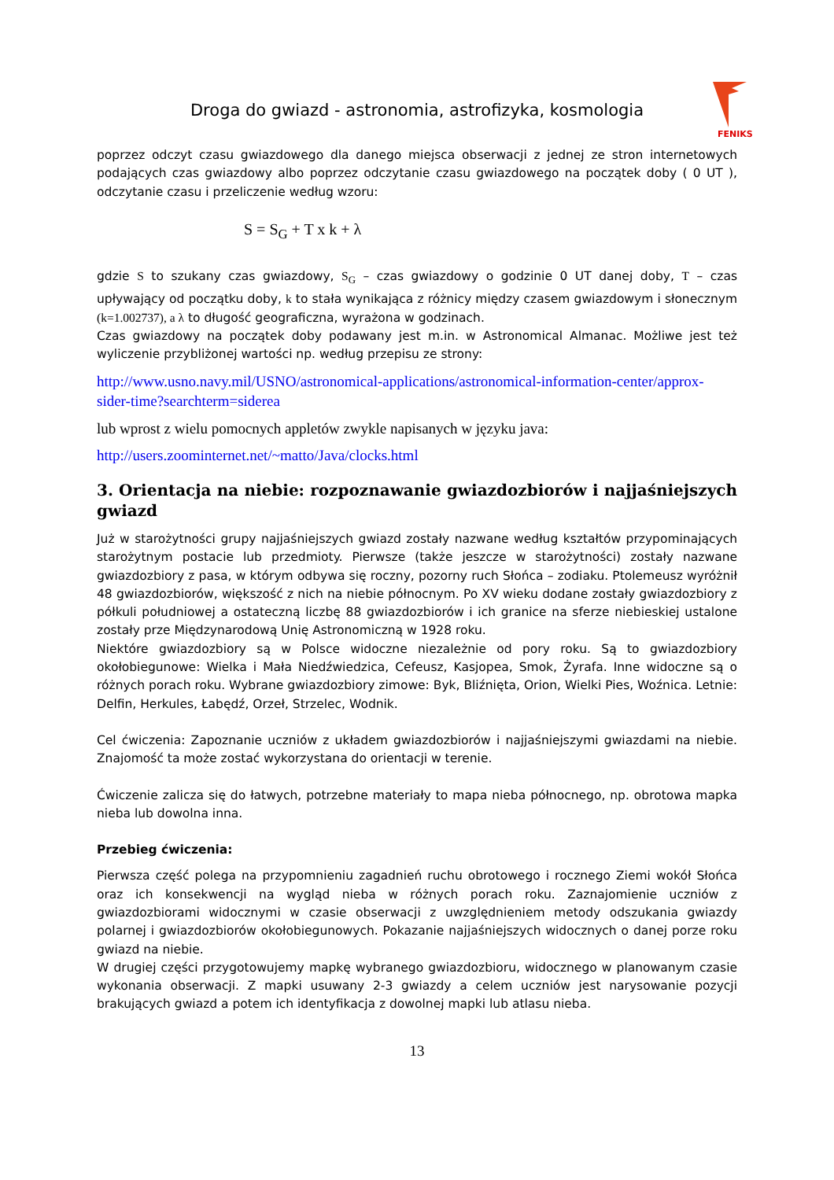Droga do gwiazd - astronomia, astrofizyka, kosmologia
FENIKS
poprzez odczyt czasu gwiazdowego dla danego miejsca obserwacji z jednej ze stron internetowych podających czas gwiazdowy albo poprzez odczytanie czasu gwiazdowego na początek doby ( 0 UT ), odczytanie czasu i przeliczenie według wzoru:
S = S<sub>G</sub> + T x k + λ
gdzie S to szukany czas gwiazdowy, S<sub>G</sub> – czas gwiazdowy o godzinie 0 UT danej doby, T – czas upływający od początku doby, k to stała wynikająca z różnicy między czasem gwiazdowym i słonecznym (k=1.002737), a λ to długość geograficzna, wyrażona w godzinach.
Czas gwiazdowy na początek doby podawany jest m.in. w Astronomical Almanac. Możliwe jest też wyliczenie przybliżonej wartości np. według przepisu ze strony:
http://www.usno.navy.mil/USNO/astronomical-applications/astronomical-information-center/approx-sider-time?searchterm=siderea
lub wprost z wielu pomocnych appletów zwykle napisanych w języku java:
http://users.zoominternet.net/~matto/Java/clocks.html
3. Orientacja na niebie: rozpoznawanie gwiazdozbiorów i najjaśniejszych gwiazd
Już w starożytności grupy najjaśniejszych gwiazd zostały nazwane według kształtów przypominających starożytnym postacie lub przedmioty. Pierwsze (także jeszcze w starożytności) zostały nazwane gwiazdozbiory z pasa, w którym odbywa się roczny, pozorny ruch Słońca – zodiaku. Ptolemeusz wyróżnił 48 gwiazdozbiorów, większość z nich na niebie północnym. Po XV wieku dodane zostały gwiazdozbiory z półkuli południowej a ostateczną liczbę 88 gwiazdozbiorów i ich granice na sferze niebieskiej ustalone zostały prze Międzynarodową Unię Astronomiczną w 1928 roku.
Niektóre gwiazdozbiory są w Polsce widoczne niezależnie od pory roku. Są to gwiazdozbiory okołobiegunowe: Wielka i Mała Niedźwiedzica, Cefeusz, Kasjopea, Smok, Żyrafa. Inne widoczne są o różnych porach roku. Wybrane gwiazdozbiory zimowe: Byk, Bliźnięta, Orion, Wielki Pies, Woźnica. Letnie: Delfin, Herkules, Łabędź, Orzeł, Strzelec, Wodnik.
Cel ćwiczenia: Zapoznanie uczniów z układem gwiazdozbiorów i najjaśniejszymi gwiazdami na niebie. Znajomość ta może zostać wykorzystana do orientacji w terenie.
Ćwiczenie zalicza się do łatwych, potrzebne materiały to mapa nieba północnego, np. obrotowa mapka nieba lub dowolna inna.
Przebieg ćwiczenia:
Pierwsza część polega na przypomnieniu zagadnień ruchu obrotowego i rocznego Ziemi wokół Słońca oraz ich konsekwencji na wygląd nieba w różnych porach roku. Zaznajomienie uczniów z gwiazdozbiorami widocznymi w czasie obserwacji z uwzględnieniem metody odszukania gwiazdy polarnej i gwiazdozbiorów okołobiegunowych. Pokazanie najjaśniejszych widocznych o danej porze roku gwiazd na niebie.
W drugiej części przygotowujemy mapkę wybranego gwiazdozbioru, widocznego w planowanym czasie wykonania obserwacji. Z mapki usuwany 2-3 gwiazdy a celem uczniów jest narysowanie pozycji brakujących gwiazd a potem ich identyfikacja z dowolnej mapki lub atlasu nieba.
13